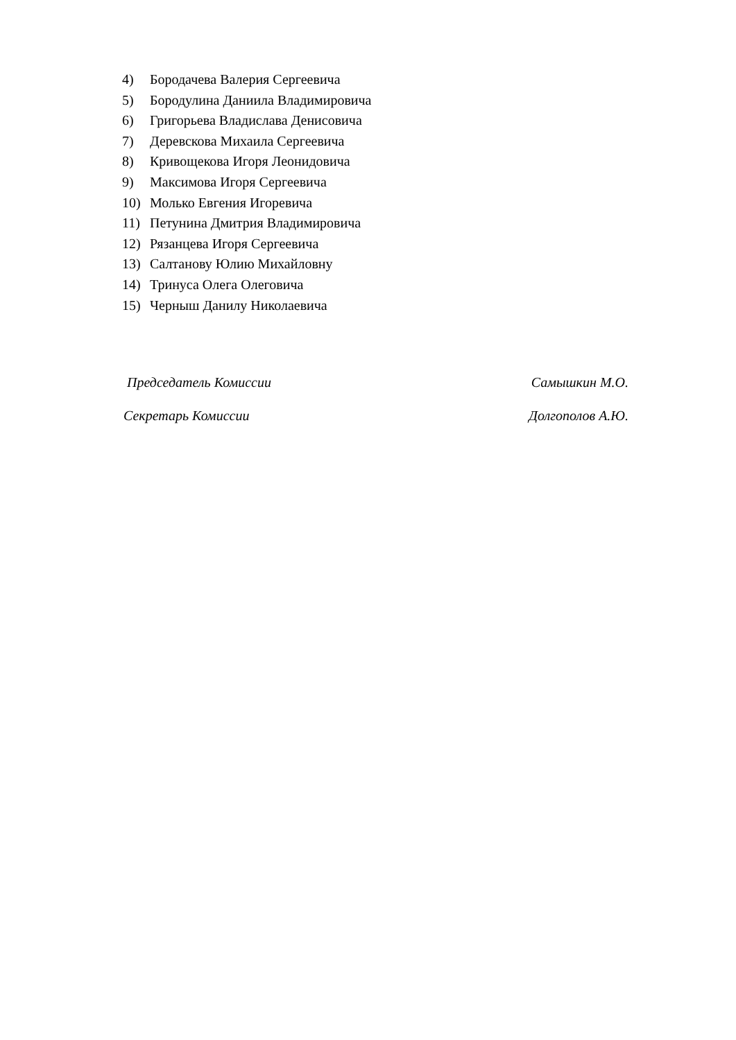4) Бородачева Валерия Сергеевича
5) Бородулина Даниила Владимировича
6) Григорьева Владислава Денисовича
7) Деревскова Михаила Сергеевича
8) Кривощекова Игоря Леонидовича
9) Максимова Игоря Сергеевича
10) Молько Евгения Игоревича
11) Петунина Дмитрия Владимировича
12) Рязанцева Игоря Сергеевича
13) Салтанову Юлию Михайловну
14) Тринуса Олега Олеговича
15) Черныш Данилу Николаевича
Председатель Комиссии Самышкин М.О.
Секретарь Комиссии Долгополов А.Ю.